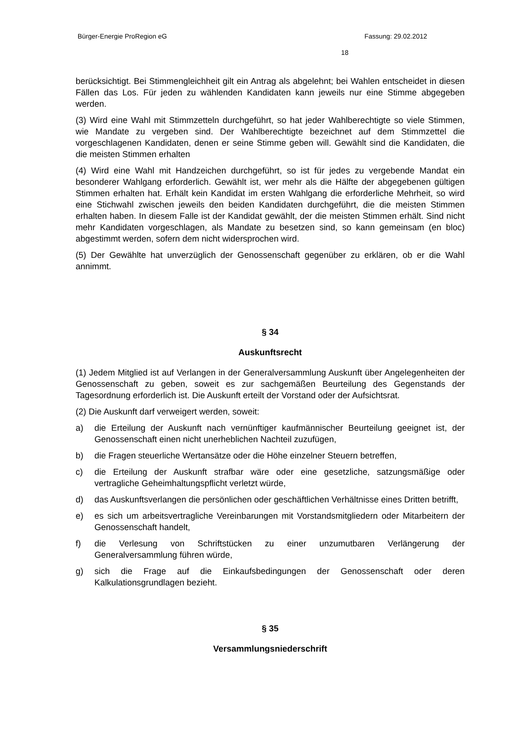Bürger-Energie ProRegion eG Fassung: 29.02.2012
18
berücksichtigt. Bei Stimmengleichheit gilt ein Antrag als abgelehnt; bei Wahlen entscheidet in diesen Fällen das Los. Für jeden zu wählenden Kandidaten kann jeweils nur eine Stimme abgegeben werden.
(3) Wird eine Wahl mit Stimmzetteln durchgeführt, so hat jeder Wahlberechtigte so viele Stimmen, wie Mandate zu vergeben sind. Der Wahlberechtigte bezeichnet auf dem Stimmzettel die vorgeschlagenen Kandidaten, denen er seine Stimme geben will. Gewählt sind die Kandidaten, die die meisten Stimmen erhalten
(4) Wird eine Wahl mit Handzeichen durchgeführt, so ist für jedes zu vergebende Mandat ein besonderer Wahlgang erforderlich. Gewählt ist, wer mehr als die Hälfte der abgegebenen gültigen Stimmen erhalten hat. Erhält kein Kandidat im ersten Wahlgang die erforderliche Mehrheit, so wird eine Stichwahl zwischen jeweils den beiden Kandidaten durchgeführt, die die meisten Stimmen erhalten haben. In diesem Falle ist der Kandidat gewählt, der die meisten Stimmen erhält. Sind nicht mehr Kandidaten vorgeschlagen, als Mandate zu besetzen sind, so kann gemeinsam (en bloc) abgestimmt werden, sofern dem nicht widersprochen wird.
(5) Der Gewählte hat unverzüglich der Genossenschaft gegenüber zu erklären, ob er die Wahl annimmt.
§ 34
Auskunftsrecht
(1) Jedem Mitglied ist auf Verlangen in der Generalversammlung Auskunft über Angelegenheiten der Genossenschaft zu geben, soweit es zur sachgemäßen Beurteilung des Gegenstands der Tagesordnung erforderlich ist. Die Auskunft erteilt der Vorstand oder der Aufsichtsrat.
(2) Die Auskunft darf verweigert werden, soweit:
a) die Erteilung der Auskunft nach vernünftiger kaufmännischer Beurteilung geeignet ist, der Genossenschaft einen nicht unerheblichen Nachteil zuzufügen,
b) die Fragen steuerliche Wertansätze oder die Höhe einzelner Steuern betreffen,
c) die Erteilung der Auskunft strafbar wäre oder eine gesetzliche, satzungsmäßige oder vertragliche Geheimhaltungspflicht verletzt würde,
d) das Auskunftsverlangen die persönlichen oder geschäftlichen Verhältnisse eines Dritten betrifft,
e) es sich um arbeitsvertragliche Vereinbarungen mit Vorstandsmitgliedern oder Mitarbeitern der Genossenschaft handelt,
f) die Verlesung von Schriftstücken zu einer unzumutbaren Verlängerung der Generalversammlung führen würde,
g) sich die Frage auf die Einkaufsbedingungen der Genossenschaft oder deren Kalkulationsgrundlagen bezieht.
§ 35
Versammlungsniederschrift